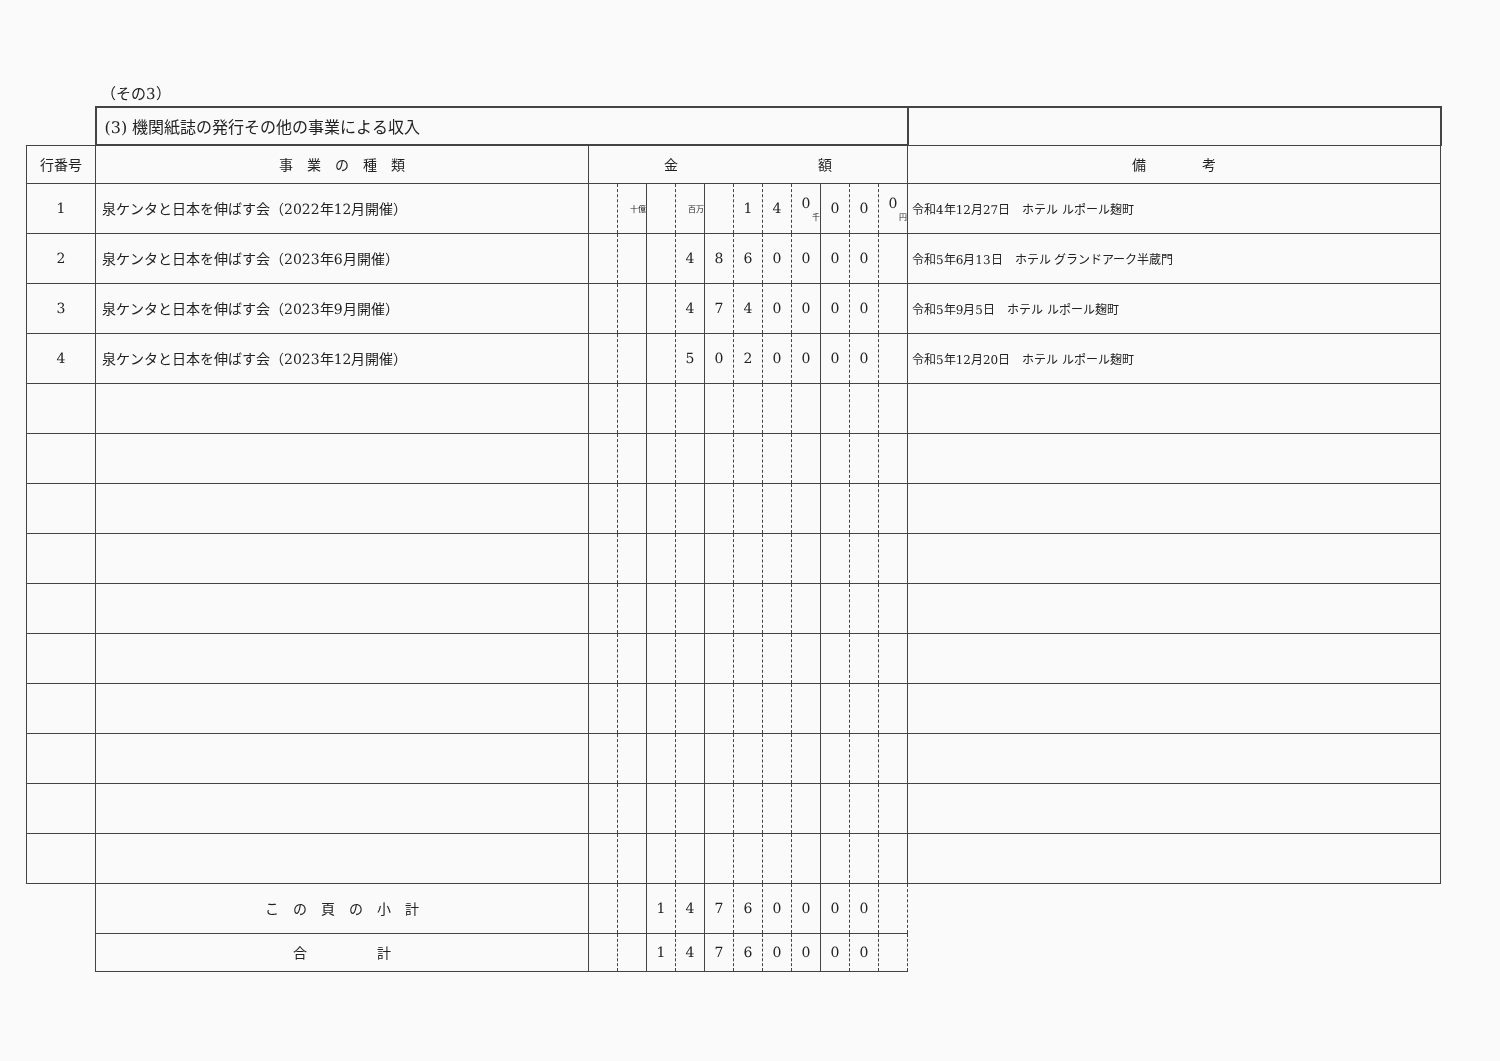（その3）
| | (3) 機関紙誌の発行その他の事業による収入 | | | | | | | | | | | | |
| 行番号 | 事 業 の 種 類 | 金 額 | | | | | | | | | | | 備 考 |
| 1 | 泉ケンタと日本を伸ばす会（2022年12月開催） | | 十億 | | 百万 | | 1 | 4 | 0 千 | 0 | 0 | 0 円 | 令和4年12月27日 ホテル ルポール麹町 |
| 2 | 泉ケンタと日本を伸ばす会（2023年6月開催） | | | | 4 | 8 | 6 | 0 | 0 | 0 | 0 | | 令和5年6月13日 ホテル グランドアーク半蔵門 |
| 3 | 泉ケンタと日本を伸ばす会（2023年9月開催） | | | | 4 | 7 | 4 | 0 | 0 | 0 | 0 | | 令和5年9月5日 ホテル ルポール麹町 |
| 4 | 泉ケンタと日本を伸ばす会（2023年12月開催） | | | | 5 | 0 | 2 | 0 | 0 | 0 | 0 | | 令和5年12月20日 ホテル ルポール麹町 |
| | こ の 頁 の 小 計 | | | 1 | 4 | 7 | 6 | 0 | 0 | 0 | 0 | | |
| | 合 計 | | | 1 | 4 | 7 | 6 | 0 | 0 | 0 | 0 | | |